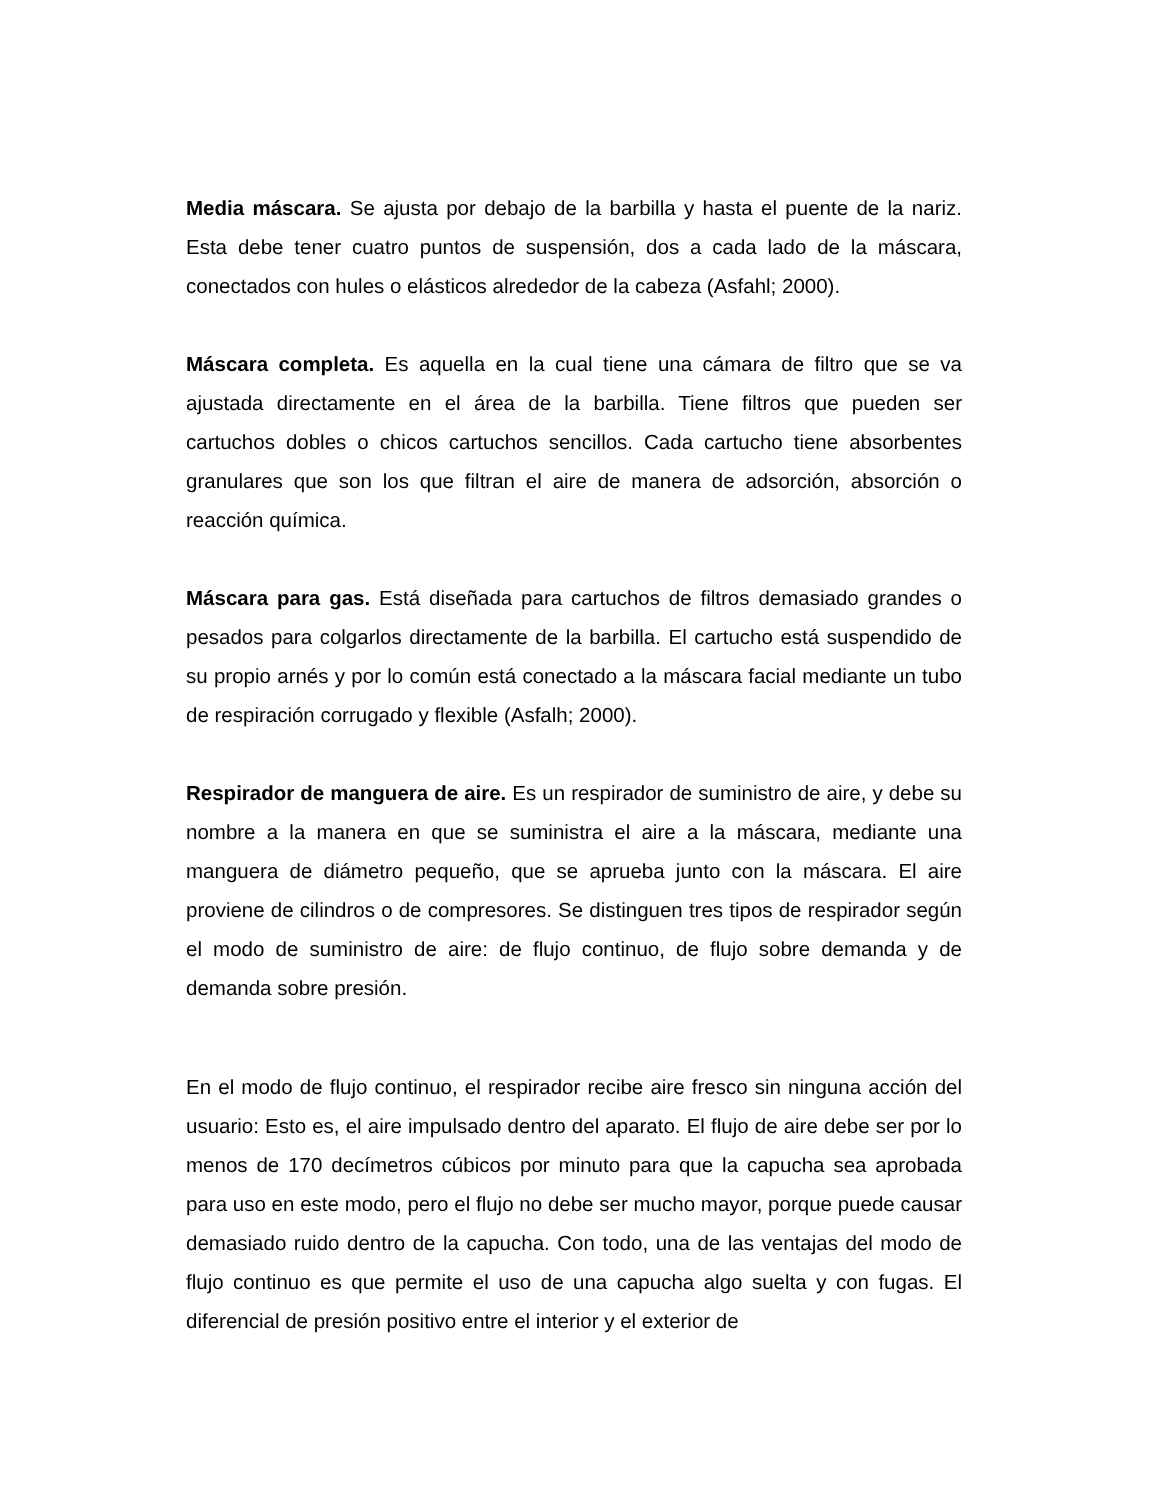Media máscara. Se ajusta por debajo de la barbilla y hasta el puente de la nariz. Esta debe tener cuatro puntos de suspensión, dos a cada lado de la máscara, conectados con hules o elásticos alrededor de la cabeza (Asfahl; 2000).
Máscara completa. Es aquella en la cual tiene una cámara de filtro que se va ajustada directamente en el área de la barbilla. Tiene filtros que pueden ser cartuchos dobles o chicos cartuchos sencillos. Cada cartucho tiene absorbentes granulares que son los que filtran el aire de manera de adsorción, absorción o reacción química.
Máscara para gas. Está diseñada para cartuchos de filtros demasiado grandes o pesados para colgarlos directamente de la barbilla. El cartucho está suspendido de su propio arnés y por lo común está conectado a la máscara facial mediante un tubo de respiración corrugado y flexible (Asfalh; 2000).
Respirador de manguera de aire. Es un respirador de suministro de aire, y debe su nombre a la manera en que se suministra el aire a la máscara, mediante una manguera de diámetro pequeño, que se aprueba junto con la máscara. El aire proviene de cilindros o de compresores. Se distinguen tres tipos de respirador según el modo de suministro de aire: de flujo continuo, de flujo sobre demanda y de demanda sobre presión.
En el modo de flujo continuo, el respirador recibe aire fresco sin ninguna acción del usuario: Esto es, el aire impulsado dentro del aparato. El flujo de aire debe ser por lo menos de 170 decímetros cúbicos por minuto para que la capucha sea aprobada para uso en este modo, pero el flujo no debe ser mucho mayor, porque puede causar demasiado ruido dentro de la capucha. Con todo, una de las ventajas del modo de flujo continuo es que permite el uso de una capucha algo suelta y con fugas. El diferencial de presión positivo entre el interior y el exterior de